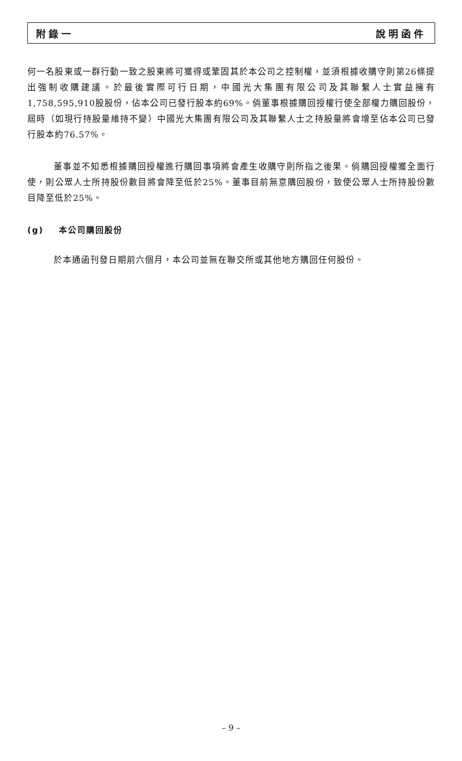附錄一 說明函件
何一名股東或一群行動一致之股東將可獲得或鞏固其於本公司之控制權，並須根據收購守則第26條提出強制收購建議。於最後實際可行日期，中國光大集團有限公司及其聯繫人士實益擁有1,758,595,910股股份，佔本公司已發行股本約69%。倘董事根據購回授權行使全部權力購回股份，屆時（如現行持股量維持不變）中國光大集團有限公司及其聯繫人士之持股量將會增至佔本公司已發行股本約76.57%。
董事並不知悉根據購回授權進行購回事項將會產生收購守則所指之後果。倘購回授權獲全面行使，則公眾人士所持股份數目將會降至低於25%。董事目前無意購回股份，致使公眾人士所持股份數目降至低於25%。
(g) 本公司購回股份
於本通函刊發日期前六個月，本公司並無在聯交所或其他地方購回任何股份。
– 9 –